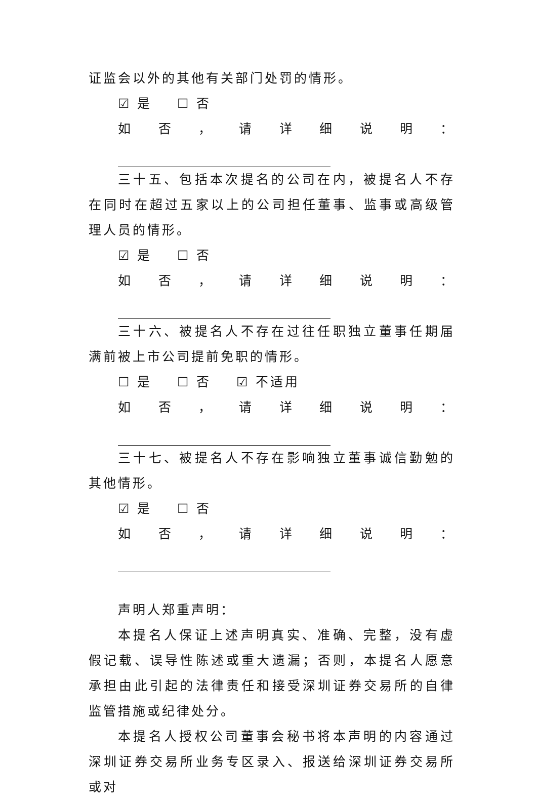证监会以外的其他有关部门处罚的情形。
☑ 是 ☐ 否
如否，请详细说明：
三十五、包括本次提名的公司在内，被提名人不存在同时在超过五家以上的公司担任董事、监事或高级管理人员的情形。
☑ 是 ☐ 否
如否，请详细说明：
三十六、被提名人不存在过往任职独立董事任期届满前被上市公司提前免职的情形。
☐ 是 ☐ 否 ☑ 不适用
如否，请详细说明：
三十七、被提名人不存在影响独立董事诚信勤勉的其他情形。
☑ 是 ☐ 否
如否，请详细说明：
声明人郑重声明：
本提名人保证上述声明真实、准确、完整，没有虚假记载、误导性陈述或重大遗漏；否则，本提名人愿意承担由此引起的法律责任和接受深圳证券交易所的自律监管措施或纪律处分。
本提名人授权公司董事会秘书将本声明的内容通过深圳证券交易所业务专区录入、报送给深圳证券交易所或对